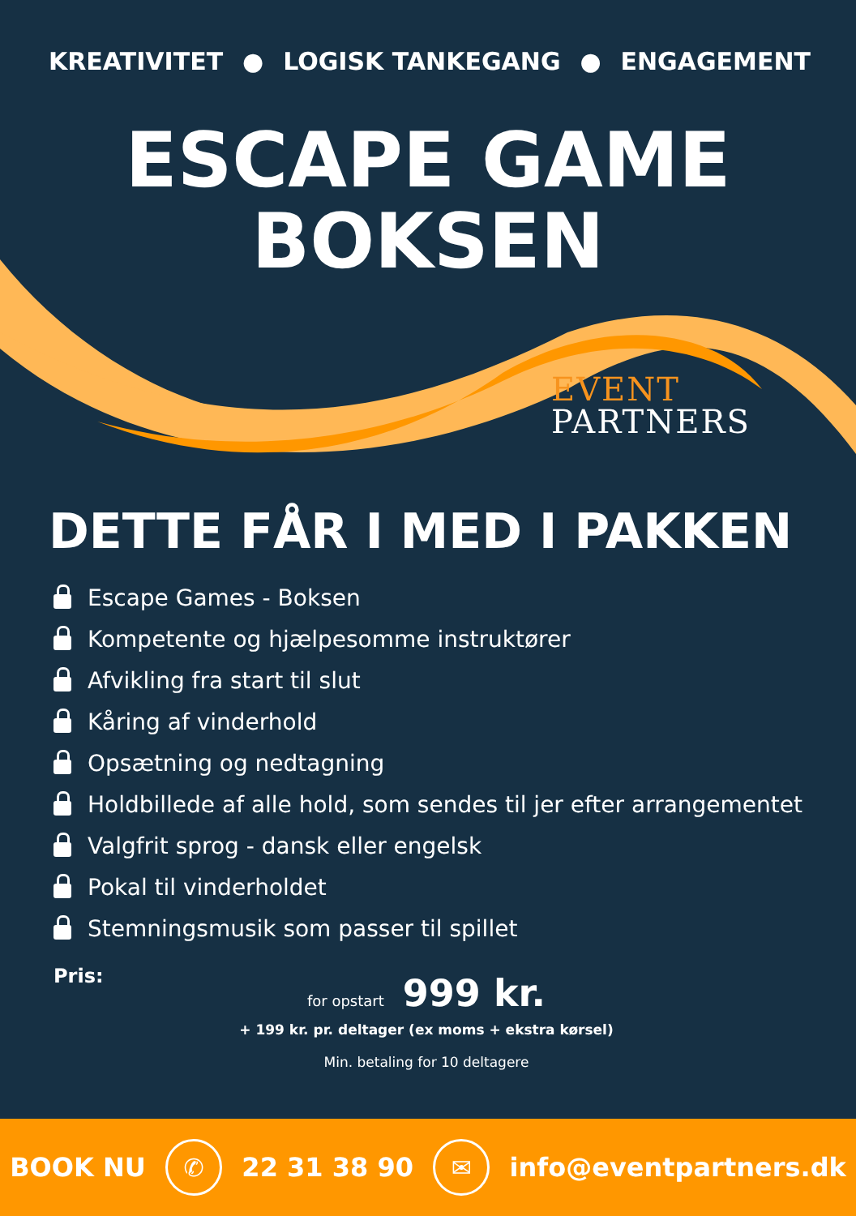KREATIVITET ● LOGISK TANKEGANG ● ENGAGEMENT
ESCAPE GAME
BOKSEN
EVENT
PARTNERS
DETTE FÅR I MED I PAKKEN
Escape Games - Boksen
Kompetente og hjælpesomme instruktører
Afvikling fra start til slut
Kåring af vinderhold
Opsætning og nedtagning
Holdbillede af alle hold, som sendes til jer efter arrangementet
Valgfrit sprog - dansk eller engelsk
Pokal til vinderholdet
Stemningsmusik som passer til spillet
Pris:
for opstart 999 kr.
+ 199 kr. pr. deltager (ex moms + ekstra kørsel)
Min. betaling for 10 deltagere
BOOK NU ✆ 22 31 38 90 ✉ info@eventpartners.dk